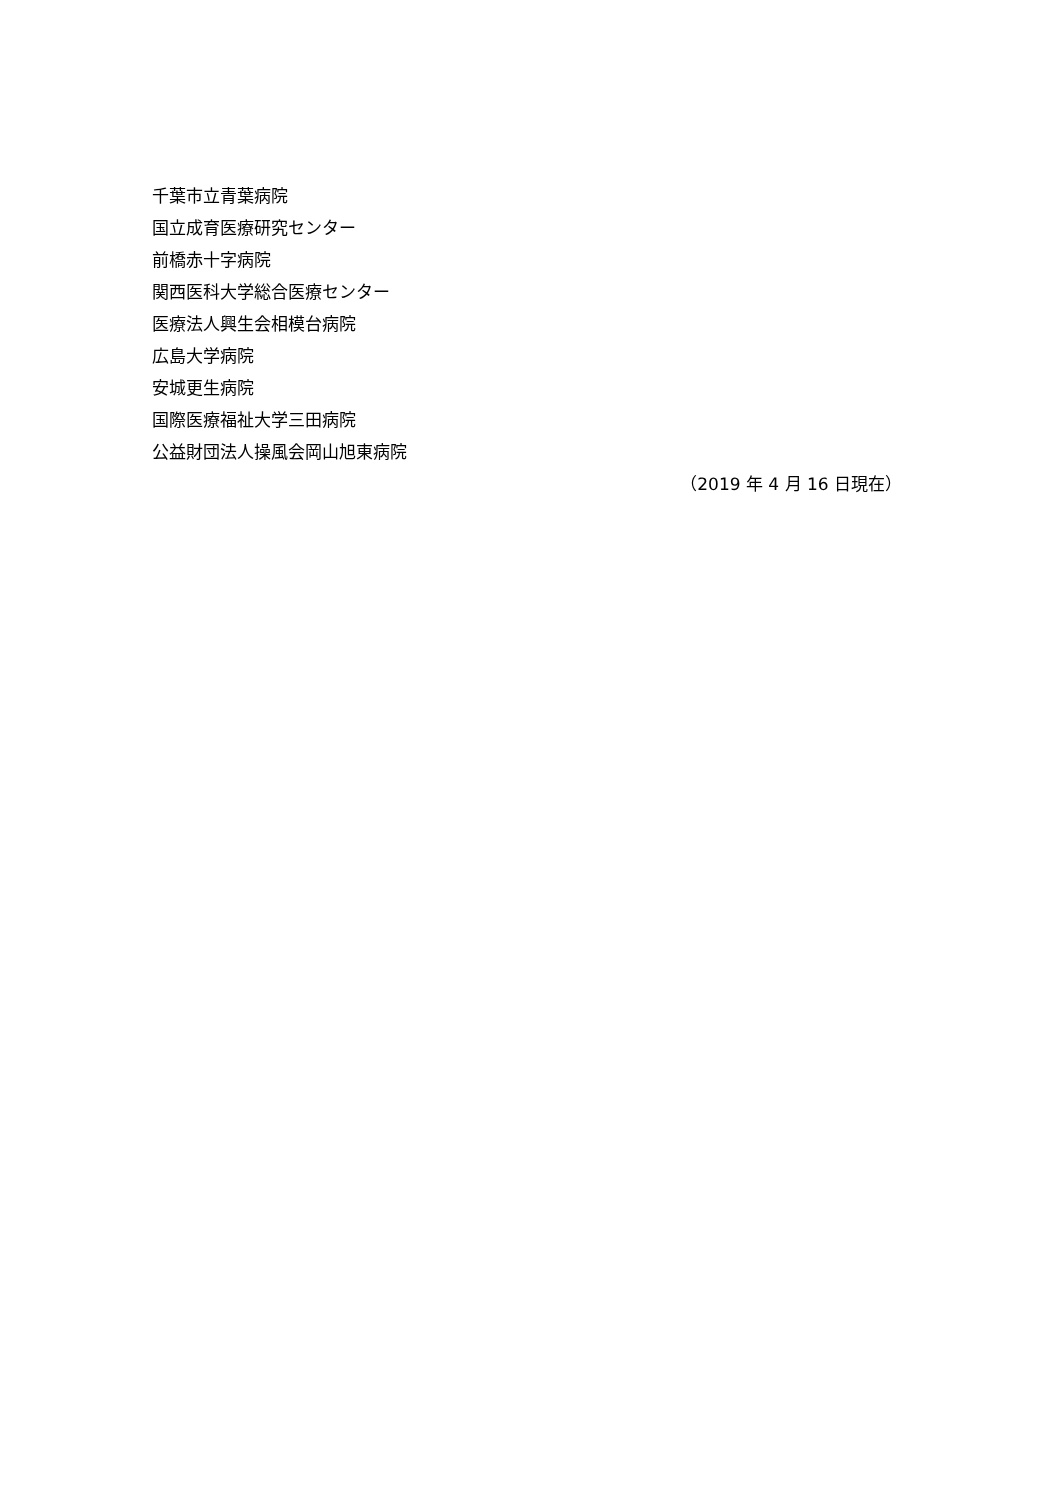千葉市立青葉病院
国立成育医療研究センター
前橋赤十字病院
関西医科大学総合医療センター
医療法人興生会相模台病院
広島大学病院
安城更生病院
国際医療福祉大学三田病院
公益財団法人操風会岡山旭東病院
（2019 年 4 月 16 日現在）